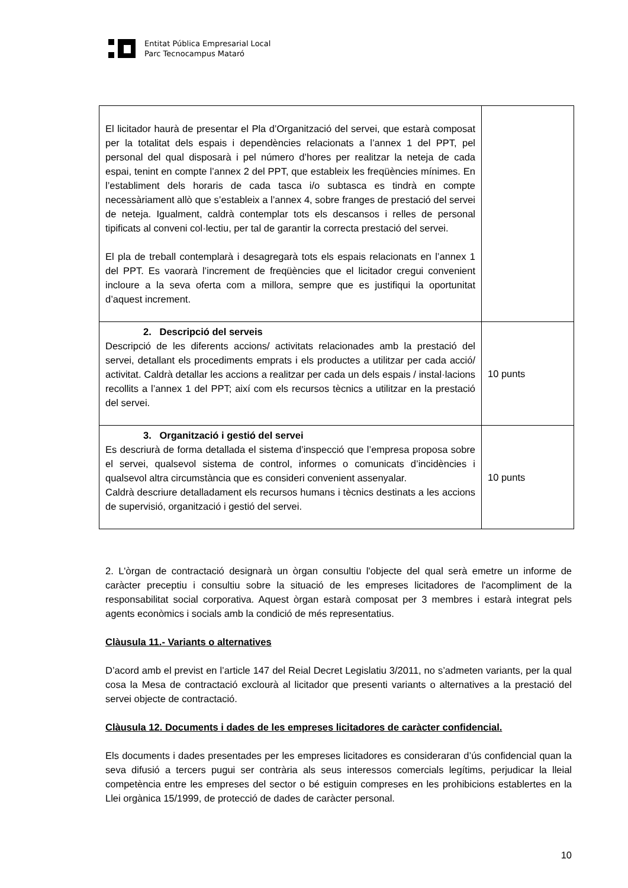Entitat Pública Empresarial Local
Parc Tecnocampus Mataró
| El licitador haurà de presentar el Pla d’Organització del servei, que estarà composat per la totalitat dels espais i dependències relacionats a l’annex 1 del PPT, pel personal del qual disposarà i pel número d’hores per realitzar la neteja de cada espai, tenint en compte l’annex 2 del PPT, que estableix les freqüències mínimes. En l’establiment dels horaris de cada tasca i/o subtasca es tindrà en compte necessàriament allò que s’estableix a l’annex 4, sobre franges de prestació del servei de neteja. Igualment, caldrà contemplar tots els descansos i relles de personal tipificats al conveni col·lectiu, per tal de garantir la correcta prestació del servei. El pla de treball contemplarà i desagregarà tots els espais relacionats en l’annex 1 del PPT. Es vaorarà l’increment de freqüències que el licitador cregui convenient incloure a la seva oferta com a millora, sempre que es justifiqui la oportunitat d’aquest increment. | |
| 2. Descripció del serveis Descripció de les diferents accions/ activitats relacionades amb la prestació del servei, detallant els procediments emprats i els productes a utilitzar per cada acció/ activitat. Caldrà detallar les accions a realitzar per cada un dels espais / instal·lacions recollits a l’annex 1 del PPT; així com els recursos tècnics a utilitzar en la prestació del servei. | 10 punts |
| 3. Organització i gestió del servei Es descriurà de forma detallada el sistema d’inspecció que l’empresa proposa sobre el servei, qualsevol sistema de control, informes o comunicats d’incidències i qualsevol altra circumstància que es consideri convenient assenyalar. Caldrà descriure detalladament els recursos humans i tècnics destinats a les accions de supervisió, organització i gestió del servei. | 10 punts |
2. L'òrgan de contractació designarà un òrgan consultiu l'objecte del qual serà emetre un informe de caràcter preceptiu i consultiu sobre la situació de les empreses licitadores de l'acompliment de la responsabilitat social corporativa. Aquest òrgan estarà composat per 3 membres i estarà integrat pels agents econòmics i socials amb la condició de més representatius.
Clàusula 11.- Variants o alternatives
D’acord amb el previst en l’article 147 del Reial Decret Legislatiu 3/2011, no s’admeten variants, per la qual cosa la Mesa de contractació exclourà al licitador que presenti variants o alternatives a la prestació del servei objecte de contractació.
Clàusula 12. Documents i dades de les empreses licitadores de caràcter confidencial.
Els documents i dades presentades per les empreses licitadores es consideraran d’ús confidencial quan la seva difusió a tercers pugui ser contrària als seus interessos comercials legítims, perjudicar la lleial competència entre les empreses del sector o bé estiguin compreses en les prohibicions establertes en la Llei orgànica 15/1999, de protecció de dades de caràcter personal.
10